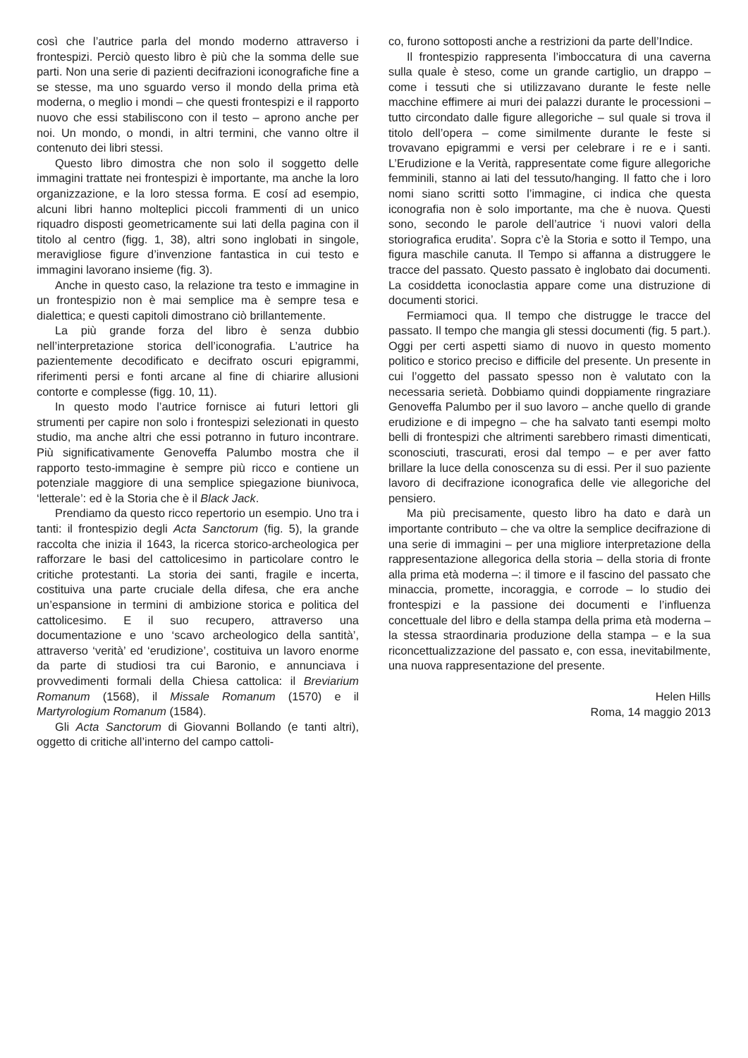così che l’autrice parla del mondo moderno attraverso i frontespizi. Perciò questo libro è più che la somma delle sue parti. Non una serie di pazienti decifrazioni iconografiche fine a se stesse, ma uno sguardo verso il mondo della prima età moderna, o meglio i mondi – che questi frontespizi e il rapporto nuovo che essi stabiliscono con il testo – aprono anche per noi. Un mondo, o mondi, in altri termini, che vanno oltre il contenuto dei libri stessi.
Questo libro dimostra che non solo il soggetto delle immagini trattate nei frontespizi è importante, ma anche la loro organizzazione, e la loro stessa forma. E cosí ad esempio, alcuni libri hanno molteplici piccoli frammenti di un unico riquadro disposti geometricamente sui lati della pagina con il titolo al centro (figg. 1, 38), altri sono inglobati in singole, meravigliose figure d’invenzione fantastica in cui testo e immagini lavorano insieme (fig. 3).
Anche in questo caso, la relazione tra testo e immagine in un frontespizio non è mai semplice ma è sempre tesa e dialettica; e questi capitoli dimostrano ciò brillantemente.
La più grande forza del libro è senza dubbio nell’interpretazione storica dell’iconografia. L’autrice ha pazientemente decodificato e decifrato oscuri epigrammi, riferimenti persi e fonti arcane al fine di chiarire allusioni contorte e complesse (figg. 10, 11).
In questo modo l’autrice fornisce ai futuri lettori gli strumenti per capire non solo i frontespizi selezionati in questo studio, ma anche altri che essi potranno in futuro incontrare. Più significativamente Genoveffa Palumbo mostra che il rapporto testo-immagine è sempre più ricco e contiene un potenziale maggiore di una semplice spiegazione biunivoca, ‘letterale’: ed è la Storia che è il Black Jack.
Prendiamo da questo ricco repertorio un esempio. Uno tra i tanti: il frontespizio degli Acta Sanctorum (fig. 5), la grande raccolta che inizia il 1643, la ricerca storico-archeologica per rafforzare le basi del cattolicesimo in particolare contro le critiche protestanti. La storia dei santi, fragile e incerta, costituiva una parte cruciale della difesa, che era anche un’espansione in termini di ambizione storica e politica del cattolicesimo. E il suo recupero, attraverso una documentazione e uno ‘scavo archeologico della santità’, attraverso ‘verità’ ed ‘erudizione’, costituiva un lavoro enorme da parte di studiosi tra cui Baronio, e annunciava i provvedimenti formali della Chiesa cattolica: il Breviarium Romanum (1568), il Missale Romanum (1570) e il Martyrologium Romanum (1584).
Gli Acta Sanctorum di Giovanni Bollando (e tanti altri), oggetto di critiche all’interno del campo cattoli-
co, furono sottoposti anche a restrizioni da parte dell’Indice.
Il frontespizio rappresenta l’imboccatura di una caverna sulla quale è steso, come un grande cartiglio, un drappo – come i tessuti che si utilizzavano durante le feste nelle macchine effimere ai muri dei palazzi durante le processioni – tutto circondato dalle figure allegoriche – sul quale si trova il titolo dell’opera – come similmente durante le feste si trovavano epigrammi e versi per celebrare i re e i santi. L’Erudizione e la Verità, rappresentate come figure allegoriche femminili, stanno ai lati del tessuto/hanging. Il fatto che i loro nomi siano scritti sotto l’immagine, ci indica che questa iconografia non è solo importante, ma che è nuova. Questi sono, secondo le parole dell’autrice ‘i nuovi valori della storiografica erudita’. Sopra c’è la Storia e sotto il Tempo, una figura maschile canuta. Il Tempo si affanna a distruggere le tracce del passato. Questo passato è inglobato dai documenti. La cosiddetta iconoclastia appare come una distruzione di documenti storici.
Fermiamoci qua. Il tempo che distrugge le tracce del passato. Il tempo che mangia gli stessi documenti (fig. 5 part.). Oggi per certi aspetti siamo di nuovo in questo momento politico e storico preciso e difficile del presente. Un presente in cui l’oggetto del passato spesso non è valutato con la necessaria serietà. Dobbiamo quindi doppiamente ringraziare Genoveffa Palumbo per il suo lavoro – anche quello di grande erudizione e di impegno – che ha salvato tanti esempi molto belli di frontespizi che altrimenti sarebbero rimasti dimenticati, sconosciuti, trascurati, erosi dal tempo – e per aver fatto brillare la luce della conoscenza su di essi. Per il suo paziente lavoro di decifrazione iconografica delle vie allegoriche del pensiero.
Ma più precisamente, questo libro ha dato e darà un importante contributo – che va oltre la semplice decifrazione di una serie di immagini – per una migliore interpretazione della rappresentazione allegorica della storia – della storia di fronte alla prima età moderna –: il timore e il fascino del passato che minaccia, promette, incoraggia, e corrode – lo studio dei frontespizi e la passione dei documenti e l’influenza concettuale del libro e della stampa della prima età moderna – la stessa straordinaria produzione della stampa – e la sua riconcettualizzazione del passato e, con essa, inevitabilmente, una nuova rappresentazione del presente.
Helen Hills
Roma, 14 maggio 2013